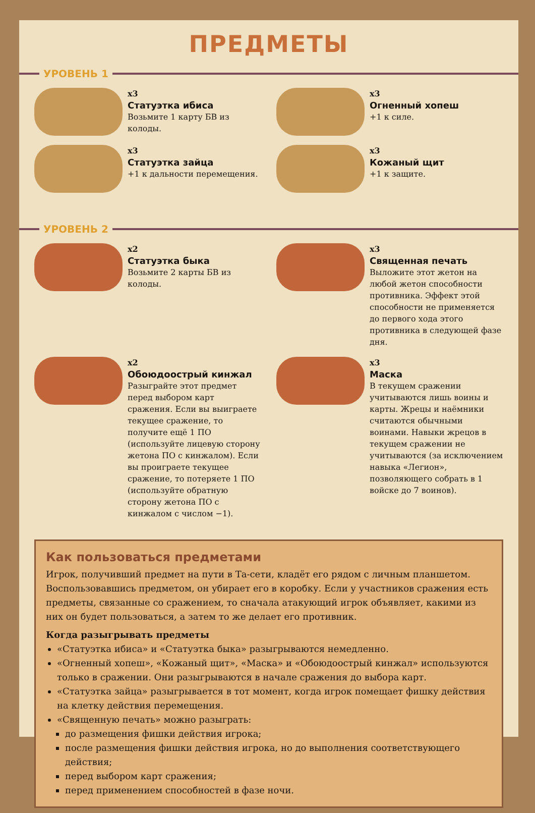ПРЕДМЕТЫ
УРОВЕНЬ 1
x3
Статуэтка ибиса
Возьмите 1 карту БВ из колоды.
x3
Огненный хопеш
+1 к силе.
x3
Статуэтка зайца
+1 к дальности пере­мещения.
x3
Кожаный щит
+1 к защите.
УРОВЕНЬ 2
x2
Статуэтка быка
Возьмите 2 карты БВ из колоды.
x3
Священная печать
Выложите этот жетон на любой жетон способности противника. Эффект этой способности не применяется до первого хода этого противника в следующей фазе дня.
x2
Обоюдоострый кинжал
Разыграйте этот предмет перед выбором карт сражения. Если вы выиграете текущее сражение, то получите ещё 1 ПО (используйте лицевую сторону жетона ПО с кинжалом). Если вы проиграете текущее сражение, то потеряете 1 ПО (используйте обратную сторону жетона ПО с кинжалом с числом −1).
x3
Маска
В текущем сражении учитываются лишь воины и карты. Жрецы и наёмники считаются обычными воинами. Навыки жрецов в текущем сражении не учитываются (за исключением навыка «Легион», позволяющего собрать в 1 войске до 7 воинов).
Как пользоваться предметами
Игрок, получивший предмет на пути в Та-сети, кладёт его рядом с личным планшетом. Воспользовавшись предметом, он убирает его в коробку. Если у участников сражения есть предметы, связанные со сражением, то сначала атакующий игрок объявляет, какими из них он будет пользоваться, а затем то же делает его противник.
Когда разыгрывать предметы
«Статуэтка ибиса» и «Статуэтка быка» разыгрываются немедленно.
«Огненный хопеш», «Кожаный щит», «Маска» и «Обоюдоострый кинжал» используются только в сражении. Они разыгрываются в начале сражения до выбора карт.
«Статуэтка зайца» разыгрывается в тот момент, когда игрок помещает фишку действия на клетку действия перемещения.
«Священную печать» можно разыграть:
до размещения фишки действия игрока;
после размещения фишки действия игрока, но до выполнения соответствующего действия;
перед выбором карт сражения;
перед применением способностей в фазе ночи.